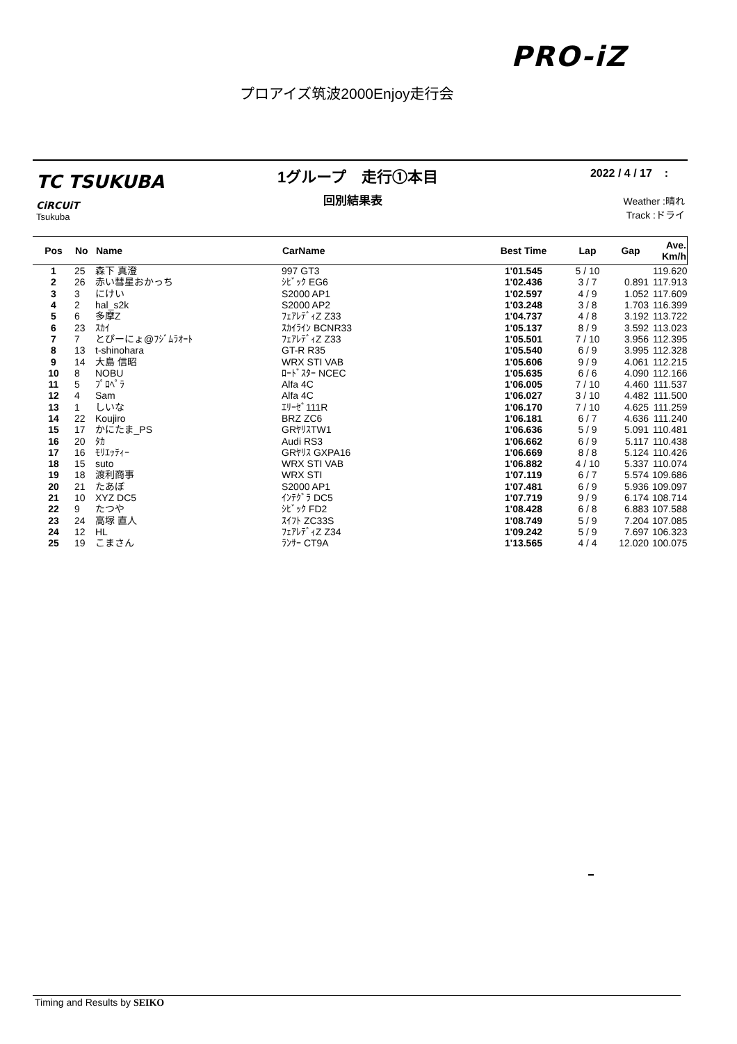PRO-iZ
プロアイズ筑波2000Enjoy走行会
TC TSUKUBA
CiRCUiT
Tsukuba
1グループ　走行①本目
回別結果表
2022 / 4 / 17 :
Weather :晴れ
Track :ドライ
| Pos | No | Name | CarName | Best Time | Lap | Gap | Ave. Km/h |
| --- | --- | --- | --- | --- | --- | --- | --- |
| 1 | 25 | 森下 真澄 | 997 GT3 | 1'01.545 | 5 / 10 | | 119.620 |
| 2 | 26 | 赤い彗星おかっち | ｼﾋﾞｯｸ EG6 | 1'02.436 | 3 / 7 | 0.891 | 117.913 |
| 3 | 3 | にけい | S2000 AP1 | 1'02.597 | 4 / 9 | 1.052 | 117.609 |
| 4 | 2 | hal_s2k | S2000 AP2 | 1'03.248 | 3 / 8 | 1.703 | 116.399 |
| 5 | 6 | 多摩Z | ﾌｪｱﾚﾃﾞｨZ Z33 | 1'04.737 | 4 / 8 | 3.192 | 113.722 |
| 6 | 23 | ｽｶｲ | ｽｶｲﾗｲﾝ BCNR33 | 1'05.137 | 8 / 9 | 3.592 | 113.023 |
| 7 | 7 | とぴーにょ@ﾌｼﾞﾑﾗｵｰﾄ | ﾌｪｱﾚﾃﾞｨZ Z33 | 1'05.501 | 7 / 10 | 3.956 | 112.395 |
| 8 | 13 | t-shinohara | GT-R R35 | 1'05.540 | 6 / 9 | 3.995 | 112.328 |
| 9 | 14 | 大島 信昭 | WRX STI VAB | 1'05.606 | 9 / 9 | 4.061 | 112.215 |
| 10 | 8 | NOBU | ﾛｰﾄﾞｽﾀｰ NCEC | 1'05.635 | 6 / 6 | 4.090 | 112.166 |
| 11 | 5 | ﾌﾟﾛﾍﾟﾗ | Alfa 4C | 1'06.005 | 7 / 10 | 4.460 | 111.537 |
| 12 | 4 | Sam | Alfa 4C | 1'06.027 | 3 / 10 | 4.482 | 111.500 |
| 13 | 1 | しいな | ｴﾘｰｾﾞ111R | 1'06.170 | 7 / 10 | 4.625 | 111.259 |
| 14 | 22 | Koujiro | BRZ ZC6 | 1'06.181 | 6 / 7 | 4.636 | 111.240 |
| 15 | 17 | かにたま_PS | GRﾔﾘｽTW1 | 1'06.636 | 5 / 9 | 5.091 | 110.481 |
| 16 | 20 | ﾀｶ | Audi RS3 | 1'06.662 | 6 / 9 | 5.117 | 110.438 |
| 17 | 16 | ﾓﾘｴｯﾃｨｰ | GRﾔﾘｽ GXPA16 | 1'06.669 | 8 / 8 | 5.124 | 110.426 |
| 18 | 15 | suto | WRX STI VAB | 1'06.882 | 4 / 10 | 5.337 | 110.074 |
| 19 | 18 | 渡利商事 | WRX STI | 1'07.119 | 6 / 7 | 5.574 | 109.686 |
| 20 | 21 | たあぼ | S2000 AP1 | 1'07.481 | 6 / 9 | 5.936 | 109.097 |
| 21 | 10 | XYZ DC5 | ｲﾝﾃｸﾞﾗ DC5 | 1'07.719 | 9 / 9 | 6.174 | 108.714 |
| 22 | 9 | たつや | ｼﾋﾞｯｸ FD2 | 1'08.428 | 6 / 8 | 6.883 | 107.588 |
| 23 | 24 | 高塚 直人 | ｽｲﾌﾄ ZC33S | 1'08.749 | 5 / 9 | 7.204 | 107.085 |
| 24 | 12 | HL | ﾌｪｱﾚﾃﾞｨZ Z34 | 1'09.242 | 5 / 9 | 7.697 | 106.323 |
| 25 | 19 | こまさん | ﾗﾝｻｰ CT9A | 1'13.565 | 4 / 4 | 12.020 | 100.075 |
Timing and Results by SEIKO